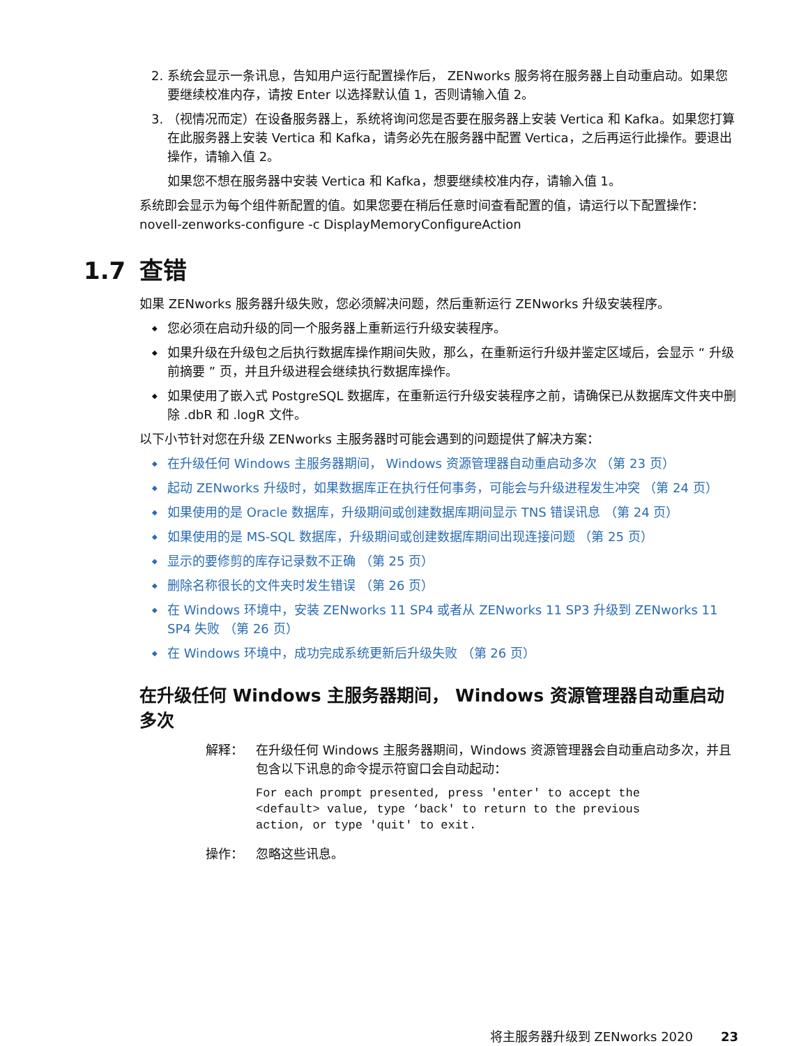2. 系统会显示一条讯息，告知用户运行配置操作后， ZENworks 服务将在服务器上自动重启动。如果您要继续校准内存，请按 Enter 以选择默认值 1，否则请输入值 2。
3. （视情况而定）在设备服务器上，系统将询问您是否要在服务器上安装 Vertica 和 Kafka。如果您打算在此服务器上安装 Vertica 和 Kafka，请务必先在服务器中配置 Vertica，之后再运行此操作。要退出操作，请输入值 2。
如果您不想在服务器中安装 Vertica 和 Kafka，想要继续校准内存，请输入值 1。
系统即会显示为每个组件新配置的值。如果您要在稍后任意时间查看配置的值，请运行以下配置操作：novell-zenworks-configure -c DisplayMemoryConfigureAction
1.7 查错
如果 ZENworks 服务器升级失败，您必须解决问题，然后重新运行 ZENworks 升级安装程序。
您必须在启动升级的同一个服务器上重新运行升级安装程序。
如果升级在升级包之后执行数据库操作期间失败，那么，在重新运行升级并鉴定区域后，会显示 “ 升级前摘要 ” 页，并且升级进程会继续执行数据库操作。
如果使用了嵌入式 PostgreSQL 数据库，在重新运行升级安装程序之前，请确保已从数据库文件夹中删除 .dbR 和 .logR 文件。
以下小节针对您在升级 ZENworks 主服务器时可能会遇到的问题提供了解决方案：
在升级任何 Windows 主服务器期间， Windows 资源管理器自动重启动多次 （第 23 页）
起动 ZENworks 升级时，如果数据库正在执行任何事务，可能会与升级进程发生冲突 （第 24 页）
如果使用的是 Oracle 数据库，升级期间或创建数据库期间显示 TNS 错误讯息 （第 24 页）
如果使用的是 MS-SQL 数据库，升级期间或创建数据库期间出现连接问题 （第 25 页）
显示的要修剪的库存记录数不正确 （第 25 页）
删除名称很长的文件夹时发生错误 （第 26 页）
在 Windows 环境中，安装 ZENworks 11 SP4 或者从 ZENworks 11 SP3 升级到 ZENworks 11 SP4 失败 （第 26 页）
在 Windows 环境中，成功完成系统更新后升级失败 （第 26 页）
在升级任何 Windows 主服务器期间， Windows 资源管理器自动重启动多次
解释： 在升级任何 Windows 主服务器期间，Windows 资源管理器会自动重启动多次，并且包含以下讯息的命令提示符窗口会自动起动：
For each prompt presented, press 'enter' to accept the
<default> value, type ‘back' to return to the previous
action, or type 'quit' to exit.
操作： 忽略这些讯息。
将主服务器升级到 ZENworks 2020 23